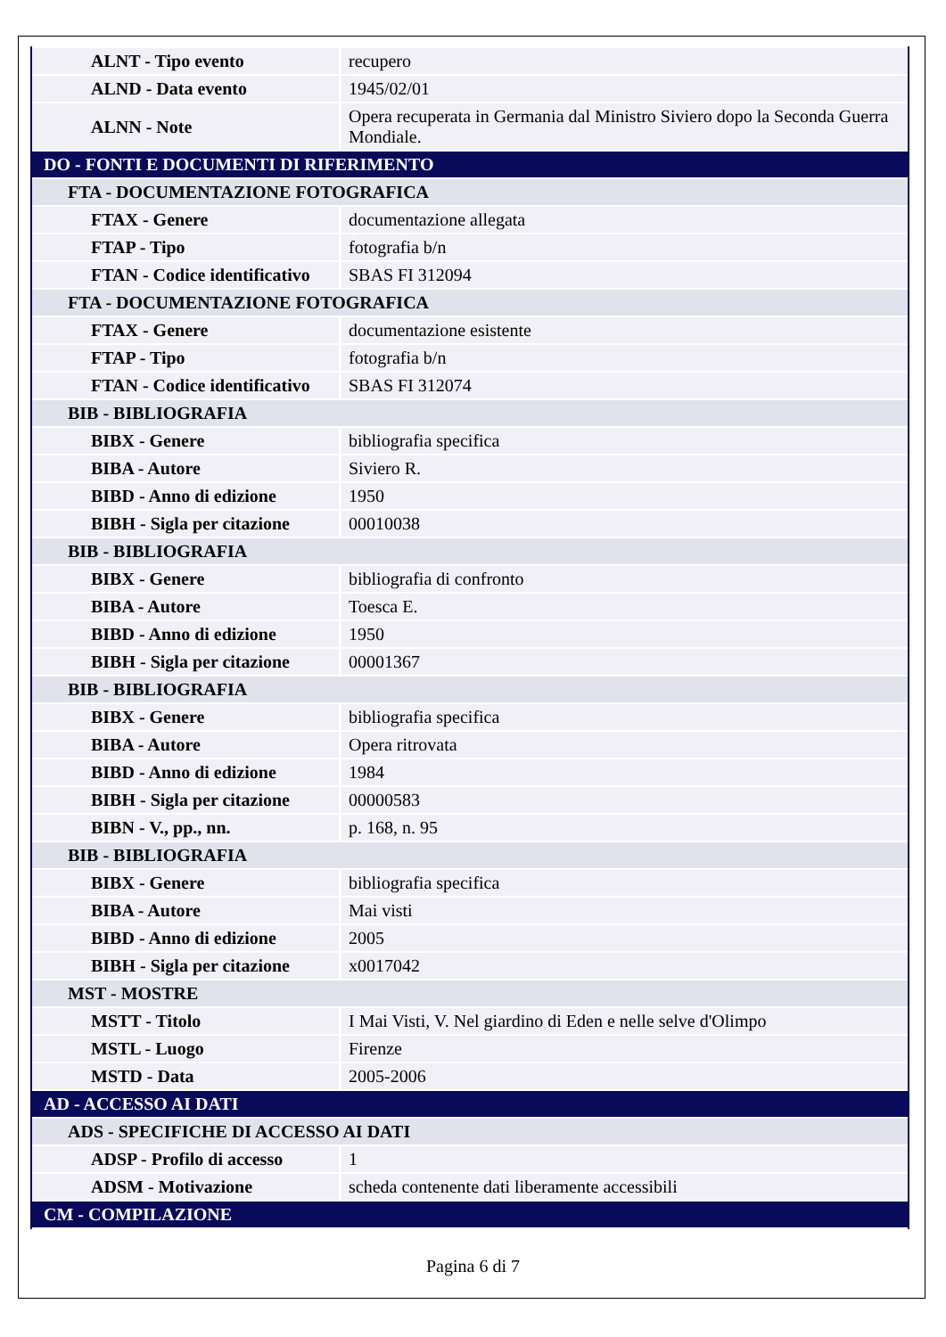| ALNT - Tipo evento | recupero |
| ALND - Data evento | 1945/02/01 |
| ALNN - Note | Opera recuperata in Germania dal Ministro Siviero dopo la Seconda Guerra Mondiale. |
| DO - FONTI E DOCUMENTI DI RIFERIMENTO | |
| FTA - DOCUMENTAZIONE FOTOGRAFICA | |
| FTAX - Genere | documentazione allegata |
| FTAP - Tipo | fotografia b/n |
| FTAN - Codice identificativo | SBAS FI 312094 |
| FTA - DOCUMENTAZIONE FOTOGRAFICA | |
| FTAX - Genere | documentazione esistente |
| FTAP - Tipo | fotografia b/n |
| FTAN - Codice identificativo | SBAS FI 312074 |
| BIB - BIBLIOGRAFIA | |
| BIBX - Genere | bibliografia specifica |
| BIBA - Autore | Siviero R. |
| BIBD - Anno di edizione | 1950 |
| BIBH - Sigla per citazione | 00010038 |
| BIB - BIBLIOGRAFIA | |
| BIBX - Genere | bibliografia di confronto |
| BIBA - Autore | Toesca E. |
| BIBD - Anno di edizione | 1950 |
| BIBH - Sigla per citazione | 00001367 |
| BIB - BIBLIOGRAFIA | |
| BIBX - Genere | bibliografia specifica |
| BIBA - Autore | Opera ritrovata |
| BIBD - Anno di edizione | 1984 |
| BIBH - Sigla per citazione | 00000583 |
| BIBN - V., pp., nn. | p. 168, n. 95 |
| BIB - BIBLIOGRAFIA | |
| BIBX - Genere | bibliografia specifica |
| BIBA - Autore | Mai visti |
| BIBD - Anno di edizione | 2005 |
| BIBH - Sigla per citazione | x0017042 |
| MST - MOSTRE | |
| MSTT - Titolo | I Mai Visti, V. Nel giardino di Eden e nelle selve d'Olimpo |
| MSTL - Luogo | Firenze |
| MSTD - Data | 2005-2006 |
| AD - ACCESSO AI DATI | |
| ADS - SPECIFICHE DI ACCESSO AI DATI | |
| ADSP - Profilo di accesso | 1 |
| ADSM - Motivazione | scheda contenente dati liberamente accessibili |
| CM - COMPILAZIONE | |
Pagina 6 di 7